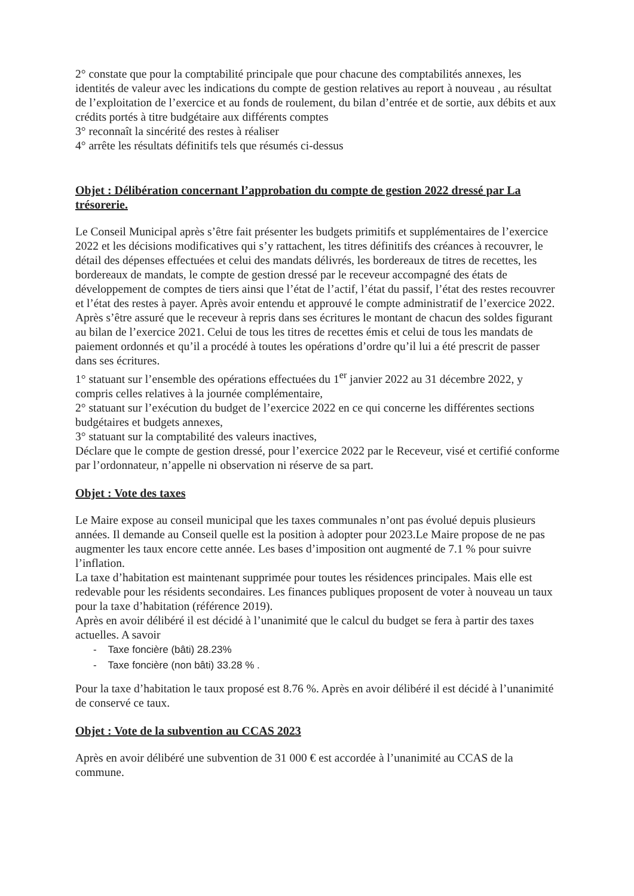2° constate que pour la comptabilité principale que pour chacune des comptabilités annexes, les identités de valeur avec les indications du compte de gestion relatives au report à nouveau , au résultat de l’exploitation de l’exercice et au fonds de roulement, du bilan d’entrée et de sortie, aux débits et aux crédits portés à titre budgétaire aux différents comptes
3° reconnaît la sincérité des restes à réaliser
4° arrête les résultats définitifs tels que résumés ci-dessus
Objet : Délibération concernant l’approbation du compte de gestion 2022 dressé par La trésorerie.
Le Conseil Municipal après s’être fait présenter les budgets primitifs et supplémentaires de l’exercice 2022 et les décisions modificatives qui s’y rattachent, les titres définitifs des créances à recouvrer, le détail des dépenses effectuées et celui des mandats délivrés, les bordereaux de titres de recettes, les bordereaux de mandats, le compte de gestion dressé par le receveur accompagné des états de développement de comptes de tiers ainsi que l’état de l’actif, l’état du passif, l’état des restes recouvrer et l’état des restes à payer. Après avoir entendu et approuvé le compte administratif de l’exercice 2022.
Après s’être assuré que le receveur à repris dans ses écritures le montant de chacun des soldes figurant au bilan de l’exercice 2021. Celui de tous les titres de recettes émis et celui de tous les mandats de paiement ordonnés et qu’il a procédé à toutes les opérations d’ordre qu’il lui a été prescrit de passer dans ses écritures.
1° statuant sur l’ensemble des opérations effectuées du 1<sup>er</sup> janvier 2022 au 31 décembre 2022, y compris celles relatives à la journée complémentaire,
2° statuant sur l’exécution du budget de l’exercice 2022 en ce qui concerne les différentes sections budgétaires et budgets annexes,
3° statuant sur la comptabilité des valeurs inactives,
Déclare que le compte de gestion dressé, pour l’exercice 2022 par le Receveur, visé et certifié conforme par l’ordonnateur, n’appelle ni observation ni réserve de sa part.
Objet : Vote des taxes
Le Maire expose au conseil municipal que les taxes communales n’ont pas évolué depuis plusieurs années. Il demande au Conseil quelle est la position à adopter pour 2023.Le Maire propose de ne pas augmenter les taux encore cette année. Les bases d’imposition ont augmenté de 7.1 % pour suivre l’inflation.
La taxe d’habitation est maintenant supprimée pour toutes les résidences principales. Mais elle est redevable pour les résidents secondaires. Les finances publiques proposent de voter à nouveau un taux pour la taxe d’habitation (référence 2019).
Après en avoir délibéré il est décidé à l’unanimité que le calcul du budget se fera à partir des taxes actuelles. A savoir
- Taxe foncière (bâti) 28.23%
- Taxe foncière (non bâti) 33.28 % .
Pour la taxe d’habitation le taux proposé est 8.76 %. Après en avoir délibéré il est décidé à l’unanimité de conservé ce taux.
Objet : Vote de la subvention au CCAS 2023
Après en avoir délibéré une subvention de 31 000 € est accordée à l’unanimité au CCAS de la commune.